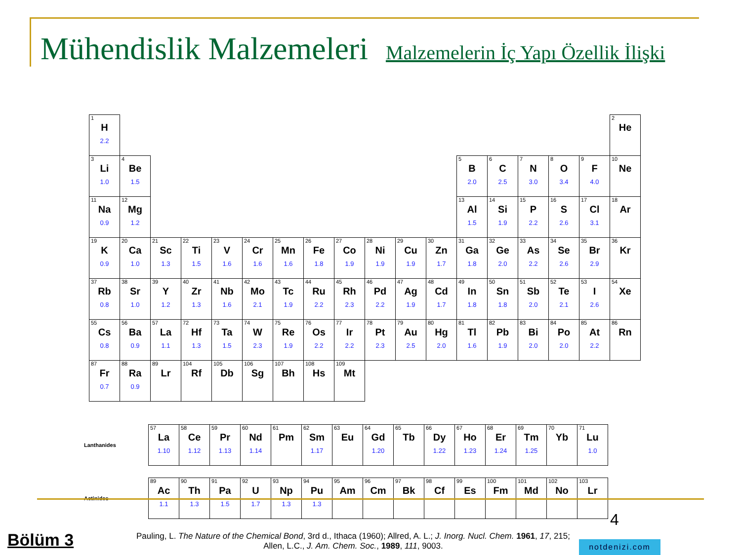Mühendislik Malzemeleri Malzemelerin İç Yapı Özellik İlişki
| 1 H 2.2 | | | | | | | | | | | | | | | | | 2 He |
| 3 Li 1.0 | 4 Be 1.5 | | | | | | | | | | | 5 B 2.0 | 6 C 2.5 | 7 N 3.0 | 8 O 3.4 | 9 F 4.0 | 10 Ne |
| 11 Na 0.9 | 12 Mg 1.2 | | | | | | | | | | | 13 Al 1.5 | 14 Si 1.9 | 15 P 2.2 | 16 S 2.6 | 17 Cl 3.1 | 18 Ar |
| 19 K 0.9 | 20 Ca 1.0 | 21 Sc 1.3 | 22 Ti 1.5 | 23 V 1.6 | 24 Cr 1.6 | 25 Mn 1.6 | 26 Fe 1.8 | 27 Co 1.9 | 28 Ni 1.9 | 29 Cu 1.9 | 30 Zn 1.7 | 31 Ga 1.8 | 32 Ge 2.0 | 33 As 2.2 | 34 Se 2.6 | 35 Br 2.9 | 36 Kr |
| 37 Rb 0.8 | 38 Sr 1.0 | 39 Y 1.2 | 40 Zr 1.3 | 41 Nb 1.6 | 42 Mo 2.1 | 43 Tc 1.9 | 44 Ru 2.2 | 45 Rh 2.3 | 46 Pd 2.2 | 47 Ag 1.9 | 48 Cd 1.7 | 49 In 1.8 | 50 Sn 1.8 | 51 Sb 2.0 | 52 Te 2.1 | 53 I 2.6 | 54 Xe |
| 55 Cs 0.8 | 56 Ba 0.9 | 57 La 1.1 | 72 Hf 1.3 | 73 Ta 1.5 | 74 W 2.3 | 75 Re 1.9 | 76 Os 2.2 | 77 Ir 2.2 | 78 Pt 2.3 | 79 Au 2.5 | 80 Hg 2.0 | 81 Tl 1.6 | 82 Pb 1.9 | 83 Bi 2.0 | 84 Po 2.0 | 85 At 2.2 | 86 Rn |
| 87 Fr 0.7 | 88 Ra 0.9 | 89 Lr | 104 Rf | 105 Db | 106 Sg | 107 Bh | 108 Hs | 109 Mt | | | | | | | | | |
| Lanthanides | 57 La 1.10 | 58 Ce 1.12 | 59 Pr 1.13 | 60 Nd 1.14 | 61 Pm | 62 Sm 1.17 | 63 Eu | 64 Gd 1.20 | 65 Tb | 66 Dy 1.22 | 67 Ho 1.23 | 68 Er 1.24 | 69 Tm 1.25 | 70 Yb | 71 Lu 1.0 |
| Actinides | 89 Ac 1.1 | 90 Th 1.3 | 91 Pa 1.5 | 92 U 1.7 | 93 Np 1.3 | 94 Pu 1.3 | 95 Am | 96 Cm | 97 Bk | 98 Cf | 99 Es | 100 Fm | 101 Md | 102 No | 103 Lr |
4
Bölüm 3
Pauling, L. The Nature of the Chemical Bond, 3rd d., Ithaca (1960); Allred, A. L.; J. Inorg. Nucl. Chem. 1961, 17, 215;
Allen, L.C., J. Am. Chem. Soc., 1989, 111, 9003.
notdenizi.com